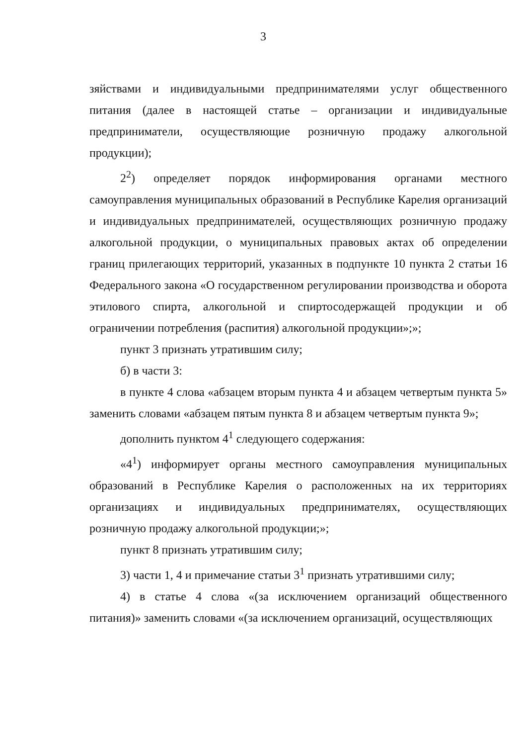3
зяйствами и индивидуальными предпринимателями услуг общественного питания (далее в настоящей статье – организации и индивидуальные предприниматели, осуществляющие розничную продажу алкогольной продукции);
2<sup>2</sup>) определяет порядок информирования органами местного самоуправления муниципальных образований в Республике Карелия организаций и индивидуальных предпринимателей, осуществляющих розничную продажу алкогольной продукции, о муниципальных правовых актах об определении границ прилегающих территорий, указанных в подпункте 10 пункта 2 статьи 16 Федерального закона «О государственном регулировании производства и оборота этилового спирта, алкогольной и спиртосодержащей продукции и об ограничении потребления (распития) алкогольной продукции»;»;
пункт 3 признать утратившим силу;
б) в части 3:
в пункте 4 слова «абзацем вторым пункта 4 и абзацем четвертым пункта 5» заменить словами «абзацем пятым пункта 8 и абзацем четвертым пункта 9»;
дополнить пунктом 4<sup>1</sup> следующего содержания:
«4<sup>1</sup>) информирует органы местного самоуправления муниципальных образований в Республике Карелия о расположенных на их территориях организациях и индивидуальных предпринимателях, осуществляющих розничную продажу алкогольной продукции;»;
пункт 8 признать утратившим силу;
3) части 1, 4 и примечание статьи 3<sup>1</sup> признать утратившими силу;
4) в статье 4 слова «(за исключением организаций общественного питания)» заменить словами «(за исключением организаций, осуществляющих